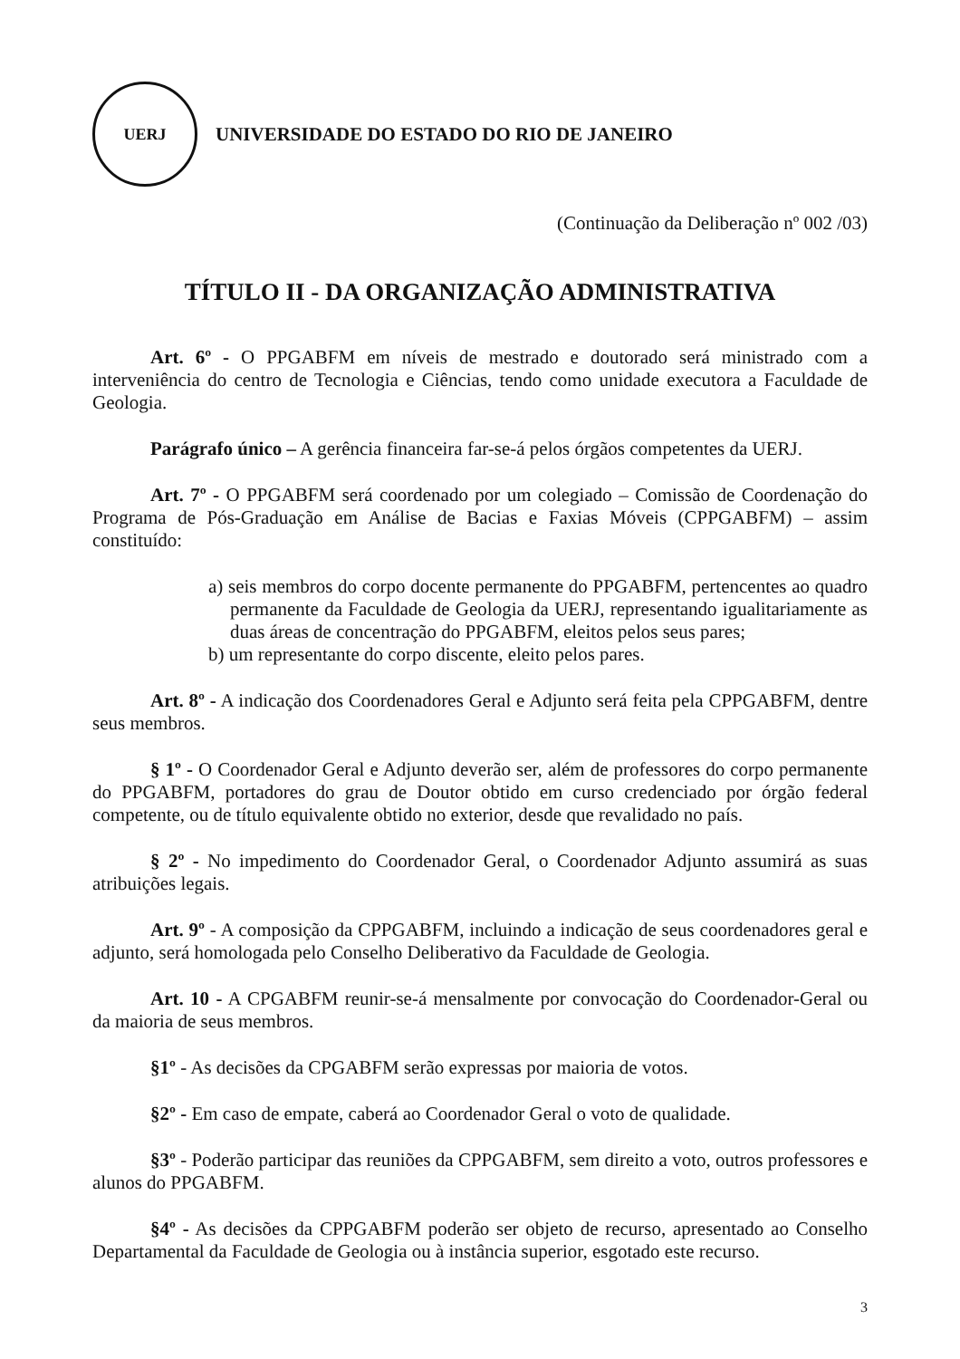UERJ
UNIVERSIDADE DO ESTADO DO RIO DE JANEIRO
(Continuação da Deliberação nº 002 /03)
TÍTULO II - DA ORGANIZAÇÃO ADMINISTRATIVA
Art. 6º - O PPGABFM em níveis de mestrado e doutorado será ministrado com a interveniência do centro de Tecnologia e Ciências, tendo como unidade executora a Faculdade de Geologia.
Parágrafo único – A gerência financeira far-se-á pelos órgãos competentes da UERJ.
Art. 7º - O PPGABFM será coordenado por um colegiado – Comissão de Coordenação do Programa de Pós-Graduação em Análise de Bacias e Faxias Móveis (CPPGABFM) – assim constituído:
a) seis membros do corpo docente permanente do PPGABFM, pertencentes ao quadro permanente da Faculdade de Geologia da UERJ, representando igualitariamente as duas áreas de concentração do PPGABFM, eleitos pelos seus pares;
b) um representante do corpo discente, eleito pelos pares.
Art. 8º - A indicação dos Coordenadores Geral e Adjunto será feita pela CPPGABFM, dentre seus membros.
§ 1º - O Coordenador Geral e Adjunto deverão ser, além de professores do corpo permanente do PPGABFM, portadores do grau de Doutor obtido em curso credenciado por órgão federal competente, ou de título equivalente obtido no exterior, desde que revalidado no país.
§ 2º - No impedimento do Coordenador Geral, o Coordenador Adjunto assumirá as suas atribuições legais.
Art. 9º - A composição da CPPGABFM, incluindo a indicação de seus coordenadores geral e adjunto, será homologada pelo Conselho Deliberativo da Faculdade de Geologia.
Art. 10 - A CPGABFM reunir-se-á mensalmente por convocação do Coordenador-Geral ou da maioria de seus membros.
§1º - As decisões da CPGABFM serão expressas por maioria de votos.
§2º - Em caso de empate, caberá ao Coordenador Geral o voto de qualidade.
§3º - Poderão participar das reuniões da CPPGABFM, sem direito a voto, outros professores e alunos do PPGABFM.
§4º - As decisões da CPPGABFM poderão ser objeto de recurso, apresentado ao Conselho Departamental da Faculdade de Geologia ou à instância superior, esgotado este recurso.
3